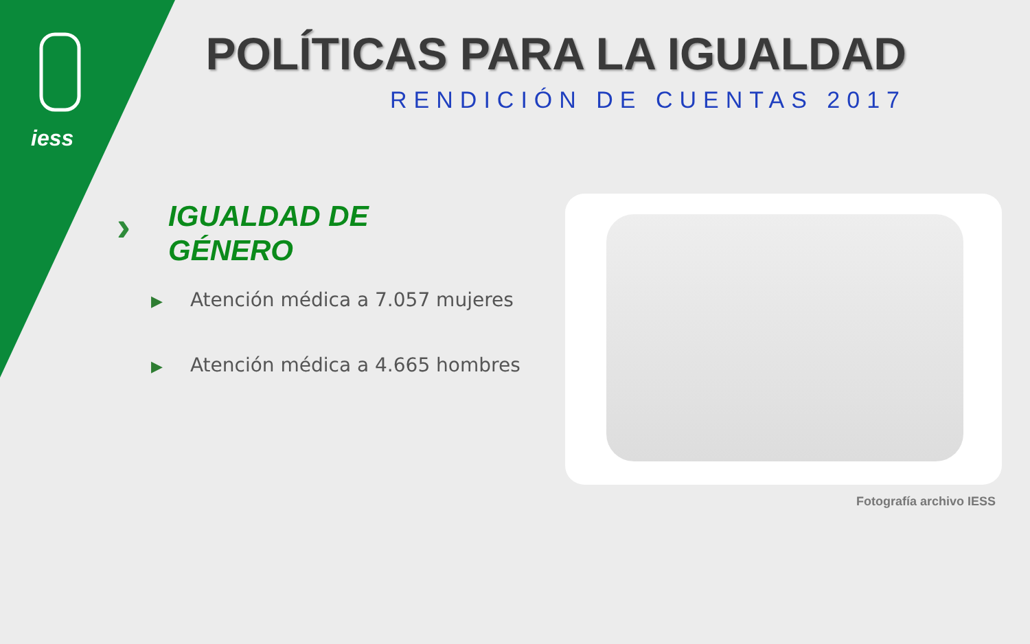iess
POLÍTICAS PARA LA IGUALDAD
RENDICIÓN DE CUENTAS 2017
›
IGUALDAD DE
GÉNERO
▶ Atención médica a 7.057 mujeres
▶ Atención médica a 4.665 hombres
Fotografía archivo IESS